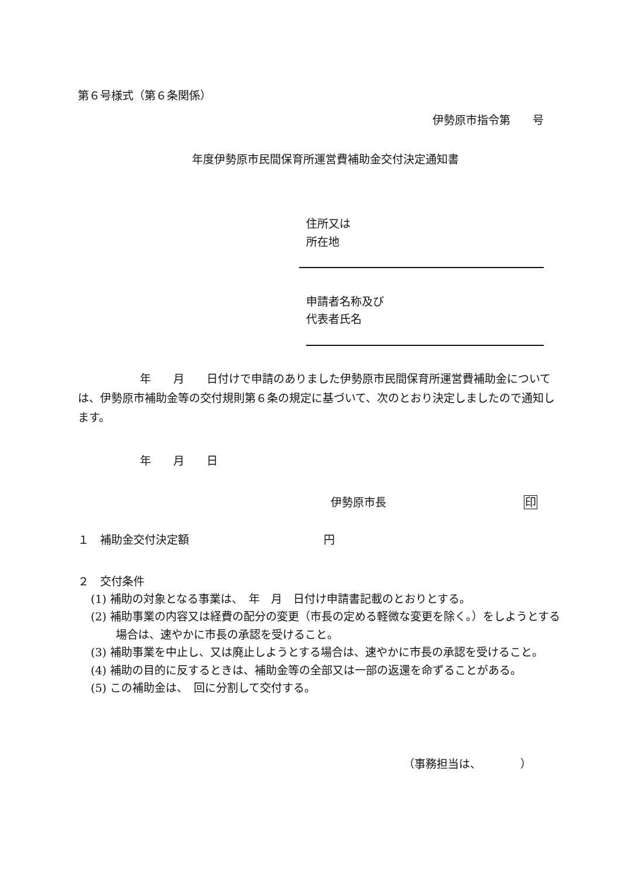第６号様式（第６条関係）
伊勢原市指令第　　号
年度伊勢原市民間保育所運営費補助金交付決定通知書
住所又は
所在地
申請者名称及び
代表者氏名
年　　月　　日付けで申請のありました伊勢原市民間保育所運営費補助金については、伊勢原市補助金等の交付規則第６条の規定に基づいて、次のとおり決定しましたので通知します。
年　　月　　日
伊勢原市長 印
１　補助金交付決定額 円
２　交付条件
(1) 補助の対象となる事業は、　年　月　日付け申請書記載のとおりとする。
(2) 補助事業の内容又は経費の配分の変更（市長の定める軽微な変更を除く。）をしようとする場合は、速やかに市長の承認を受けること。
(3) 補助事業を中止し、又は廃止しようとする場合は、速やかに市長の承認を受けること。
(4) 補助の目的に反するときは、補助金等の全部又は一部の返還を命ずることがある。
(5) この補助金は、　回に分割して交付する。
（事務担当は、　　　　）